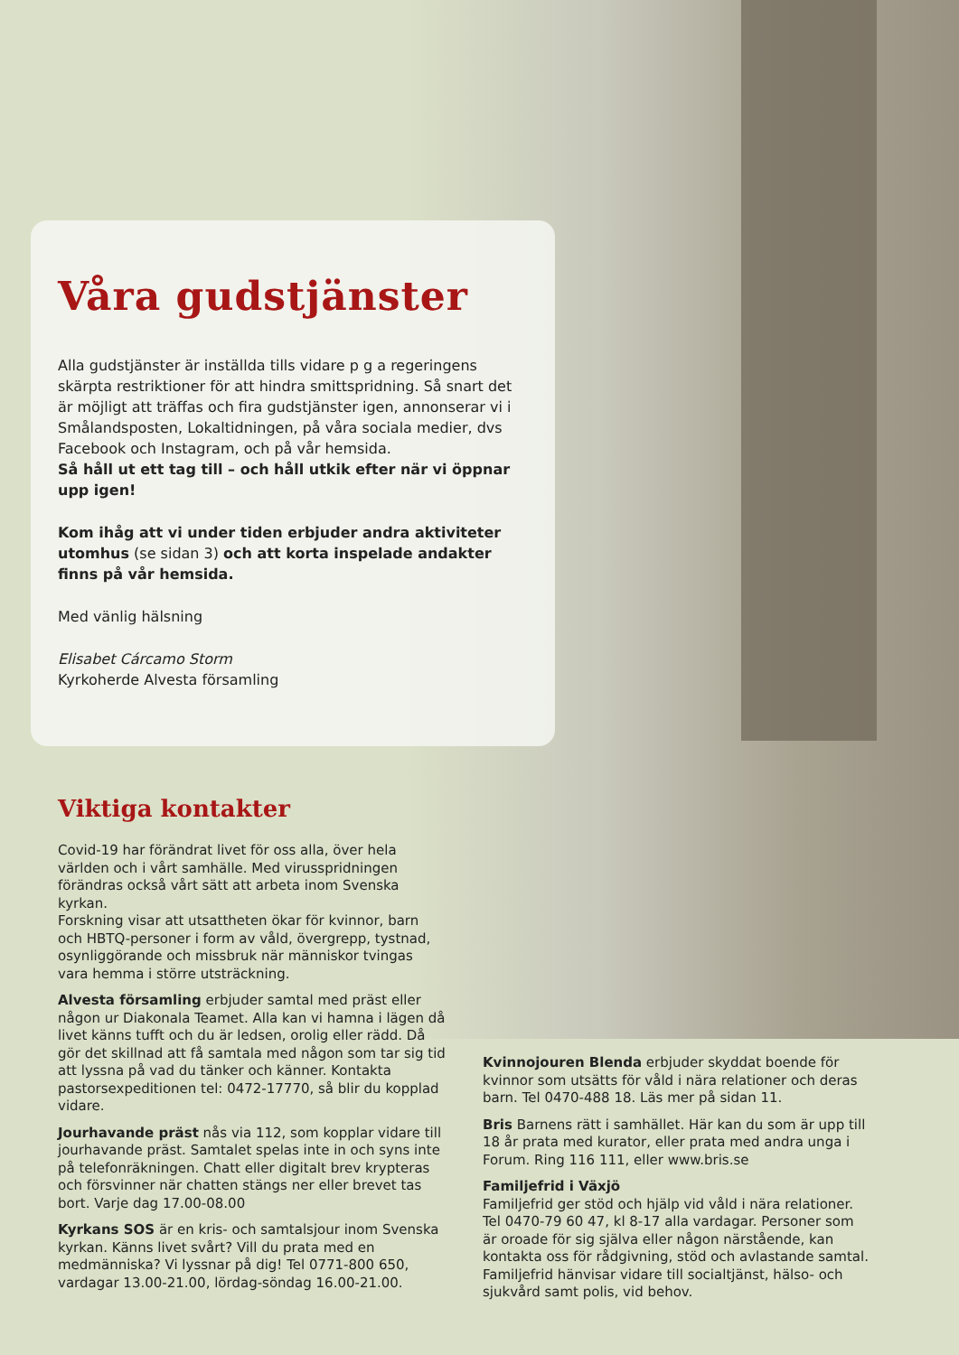Våra gudstjänster
Alla gudstjänster är inställda tills vidare p g a regeringens skärpta restriktioner för att hindra smittspridning. Så snart det är möjligt att träffas och fira gudstjänster igen, annonserar vi i Smålandsposten, Lokaltidningen, på våra sociala medier, dvs Facebook och Instagram, och på vår hemsida.
Så håll ut ett tag till – och håll utkik efter när vi öppnar upp igen!
Kom ihåg att vi under tiden erbjuder andra aktiviteter utomhus (se sidan 3) och att korta inspelade andakter finns på vår hemsida.
Med vänlig hälsning
Elisabet Cárcamo Storm
Kyrkoherde Alvesta församling
Viktiga kontakter
Covid-19 har förändrat livet för oss alla, över hela världen och i vårt samhälle. Med virusspridningen förändras också vårt sätt att arbeta inom Svenska kyrkan.
Forskning visar att utsattheten ökar för kvinnor, barn och HBTQ-personer i form av våld, övergrepp, tystnad, osynliggörande och missbruk när människor tvingas vara hemma i större utsträckning.
Alvesta församling erbjuder samtal med präst eller någon ur Diakonala Teamet. Alla kan vi hamna i lägen då livet känns tufft och du är ledsen, orolig eller rädd. Då gör det skillnad att få samtala med någon som tar sig tid att lyssna på vad du tänker och känner. Kontakta pastorsexpeditionen tel: 0472-17770, så blir du kopplad vidare.
Jourhavande präst nås via 112, som kopplar vidare till jourhavande präst. Samtalet spelas inte in och syns inte på telefonräkningen. Chatt eller digitalt brev krypteras och försvinner när chatten stängs ner eller brevet tas bort. Varje dag 17.00-08.00
Kyrkans SOS är en kris- och samtalsjour inom Svenska kyrkan. Känns livet svårt? Vill du prata med en medmänniska? Vi lyssnar på dig! Tel 0771-800 650, vardagar 13.00-21.00, lördag-söndag 16.00-21.00.
Kvinnojouren Blenda erbjuder skyddat boende för kvinnor som utsätts för våld i nära relationer och deras barn. Tel 0470-488 18. Läs mer på sidan 11.
Bris Barnens rätt i samhället. Här kan du som är upp till 18 år prata med kurator, eller prata med andra unga i Forum. Ring 116 111, eller www.bris.se
Familjefrid i Växjö
Familjefrid ger stöd och hjälp vid våld i nära relationer. Tel 0470-79 60 47, kl 8-17 alla vardagar. Personer som är oroade för sig själva eller någon närstående, kan kontakta oss för rådgivning, stöd och avlastande samtal. Familjefrid hänvisar vidare till socialtjänst, hälso- och sjukvård samt polis, vid behov.